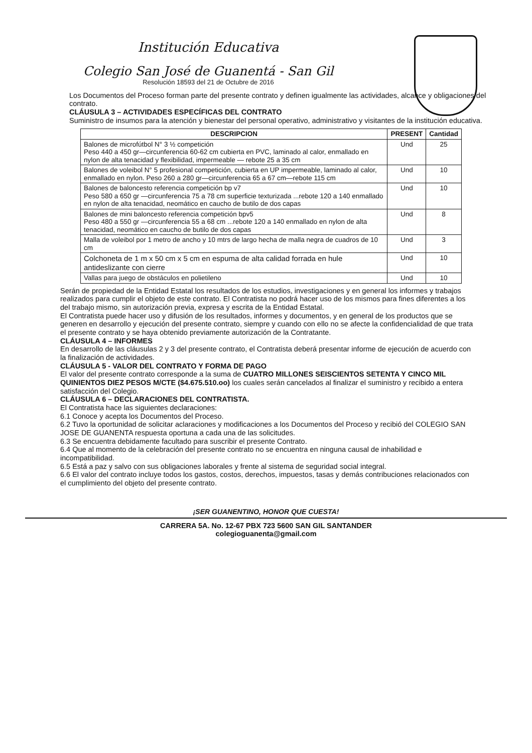Institución Educativa
Colegio San José de Guanentá - San Gil
Resolución 18593 del 21 de Octubre de 2016
Los Documentos del Proceso forman parte del presente contrato y definen igualmente las actividades, alcance y obligaciones del contrato.
CLÁUSULA 3 – ACTIVIDADES ESPECÍFICAS DEL CONTRATO
Suministro de insumos para la atención y bienestar del personal operativo, administrativo y visitantes de la institución educativa.
| DESCRIPCION | PRESENT | Cantidad |
| --- | --- | --- |
| Balones de microfútbol N° 3 ½ competición Peso 440 a 450 gr—circunferencia 60-62 cm cubierta en PVC, laminado al calor, enmallado en nylon de alta tenacidad y flexibilidad, impermeable — rebote 25 a 35 cm | Und | 25 |
| Balones de voleibol N° 5 profesional competición, cubierta en UP impermeable, laminado al calor, enmallado en nylon. Peso 260 a 280 gr—circunferencia 65 a 67 cm—rebote 115 cm | Und | 10 |
| Balones de baloncesto referencia competición bp v7 Peso 580 a 650 gr —circunferencia 75 a 78 cm superficie texturizada ...rebote 120 a 140 enmallado en nylon de alta tenacidad, neomático en caucho de butilo de dos capas | Und | 10 |
| Balones de mini baloncesto referencia competición bpv5 Peso 480 a 550 gr —circunferencia 55 a 68 cm ...rebote 120 a 140 enmallado en nylon de alta tenacidad, neomático en caucho de butilo de dos capas | Und | 8 |
| Malla de voleibol por 1 metro de ancho y 10 mtrs de largo hecha de malla negra de cuadros de 10 cm | Und | 3 |
| Colchoneta de 1 m x 50 cm x 5 cm en espuma de alta calidad forrada en hule antideslizante con cierre | Und | 10 |
| Vallas para juego de obstáculos en polietileno | Und | 10 |
Serán de propiedad de la Entidad Estatal los resultados de los estudios, investigaciones y en general los informes y trabajos realizados para cumplir el objeto de este contrato. El Contratista no podrá hacer uso de los mismos para fines diferentes a los del trabajo mismo, sin autorización previa, expresa y escrita de la Entidad Estatal.
El Contratista puede hacer uso y difusión de los resultados, informes y documentos, y en general de los productos que se generen en desarrollo y ejecución del presente contrato, siempre y cuando con ello no se afecte la confidencialidad de que trata el presente contrato y se haya obtenido previamente autorización de la Contratante.
CLÁUSULA 4 – INFORMES
En desarrollo de las cláusulas 2 y 3 del presente contrato, el Contratista deberá presentar informe de ejecución de acuerdo con la finalización de actividades.
CLÁUSULA 5 - VALOR DEL CONTRATO Y FORMA DE PAGO
El valor del presente contrato corresponde a la suma de CUATRO MILLONES SEISCIENTOS SETENTA Y CINCO MIL QUINIENTOS DIEZ PESOS M/CTE ($4.675.510.oo) los cuales serán cancelados al finalizar el suministro y recibido a entera satisfacción del Colegio.
CLÁUSULA 6 – DECLARACIONES DEL CONTRATISTA.
El Contratista hace las siguientes declaraciones:
6.1 Conoce y acepta los Documentos del Proceso.
6.2 Tuvo la oportunidad de solicitar aclaraciones y modificaciones a los Documentos del Proceso y recibió del COLEGIO SAN JOSE DE GUANENTA respuesta oportuna a cada una de las solicitudes.
6.3 Se encuentra debidamente facultado para suscribir el presente Contrato.
6.4 Que al momento de la celebración del presente contrato no se encuentra en ninguna causal de inhabilidad e incompatibilidad.
6.5 Está a paz y salvo con sus obligaciones laborales y frente al sistema de seguridad social integral.
6.6 El valor del contrato incluye todos los gastos, costos, derechos, impuestos, tasas y demás contribuciones relacionados con el cumplimiento del objeto del presente contrato.
¡SER GUANENTINO, HONOR QUE CUESTA!
CARRERA 5A. No. 12-67 PBX 723 5600 SAN GIL SANTANDER
colegioguanenta@gmail.com